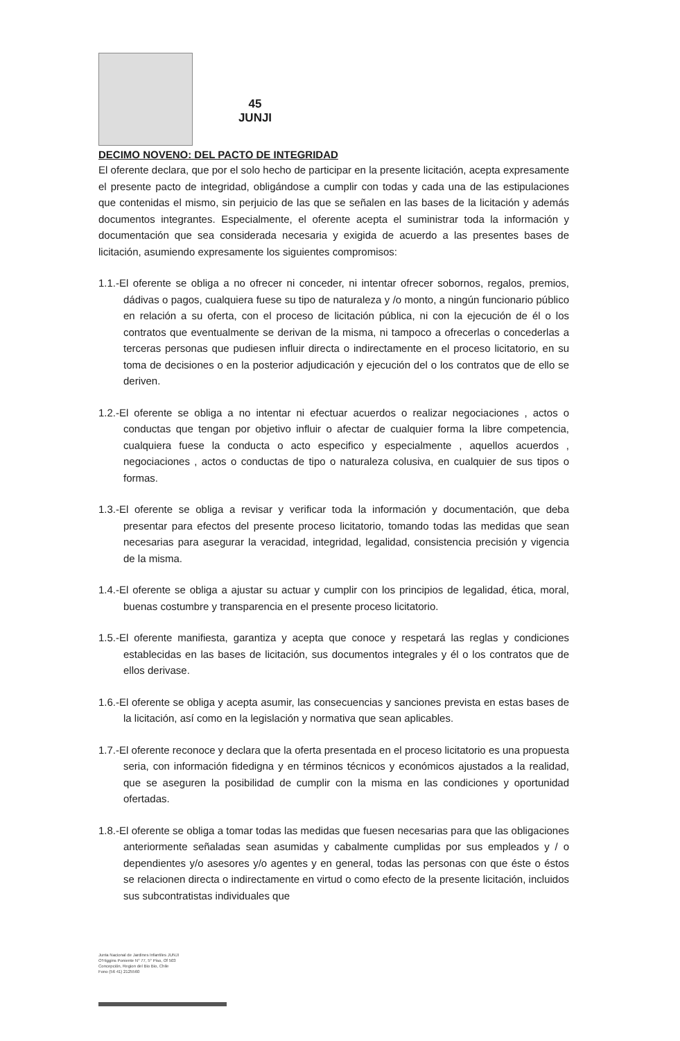45
JUNJI
DECIMO NOVENO: DEL PACTO DE INTEGRIDAD
El oferente declara, que por el solo hecho de participar en la presente licitación, acepta expresamente el presente pacto de integridad, obligándose a cumplir con todas y cada una de las estipulaciones que contenidas el mismo, sin perjuicio de las que se señalen en las bases de la licitación y además documentos integrantes. Especialmente, el oferente acepta el suministrar toda la información y documentación que sea considerada necesaria y exigida de acuerdo a las presentes bases de licitación, asumiendo expresamente los siguientes compromisos:
1.1.-El oferente se obliga a no ofrecer ni conceder, ni intentar ofrecer sobornos, regalos, premios, dádivas o pagos, cualquiera fuese su tipo de naturaleza y /o monto, a ningún funcionario público en relación a su oferta, con el proceso de licitación pública, ni con la ejecución de él o los contratos que eventualmente se derivan de la misma, ni tampoco a ofrecerlas o concederlas a terceras personas que pudiesen influir directa o indirectamente en el proceso licitatorio, en su toma de decisiones o en la posterior adjudicación y ejecución del o los contratos que de ello se deriven.
1.2.-El oferente se obliga a no intentar ni efectuar acuerdos o realizar negociaciones , actos o conductas que tengan por objetivo influir o afectar de cualquier forma la libre competencia, cualquiera fuese la conducta o acto especifico y especialmente , aquellos acuerdos , negociaciones , actos o conductas de tipo o naturaleza colusiva, en cualquier de sus tipos o formas.
1.3.-El oferente se obliga a revisar y verificar toda la información y documentación, que deba presentar para efectos del presente proceso licitatorio, tomando todas las medidas que sean necesarias para asegurar la veracidad, integridad, legalidad, consistencia precisión y vigencia de la misma.
1.4.-El oferente se obliga a ajustar su actuar y cumplir con los principios de legalidad, ética, moral, buenas costumbre y transparencia en el presente proceso licitatorio.
1.5.-El oferente manifiesta, garantiza y acepta que conoce y respetará las reglas y condiciones establecidas en las bases de licitación, sus documentos integrales y él o los contratos que de ellos derivase.
1.6.-El oferente se obliga y acepta asumir, las consecuencias y sanciones prevista en estas bases de la licitación, así como en la legislación y normativa que sean aplicables.
1.7.-El oferente reconoce y declara que la oferta presentada en el proceso licitatorio es una propuesta seria, con información fidedigna y en términos técnicos y económicos ajustados a la realidad, que se aseguren la posibilidad de cumplir con la misma en las condiciones y oportunidad ofertadas.
1.8.-El oferente se obliga a tomar todas las medidas que fuesen necesarias para que las obligaciones anteriormente señaladas sean asumidas y cabalmente cumplidas por sus empleados y / o dependientes y/o asesores y/o agentes y en general, todas las personas con que éste o éstos se relacionen directa o indirectamente en virtud o como efecto de la presente licitación, incluidos sus subcontratistas individuales que
Junta Nacional de Jardines Infantiles JUNJI
O'Higgins Poniente N° 77, 5° Piso, Of 503
Concepción, Region del Bio Bio, Chile
Fono (56 41) 2125560